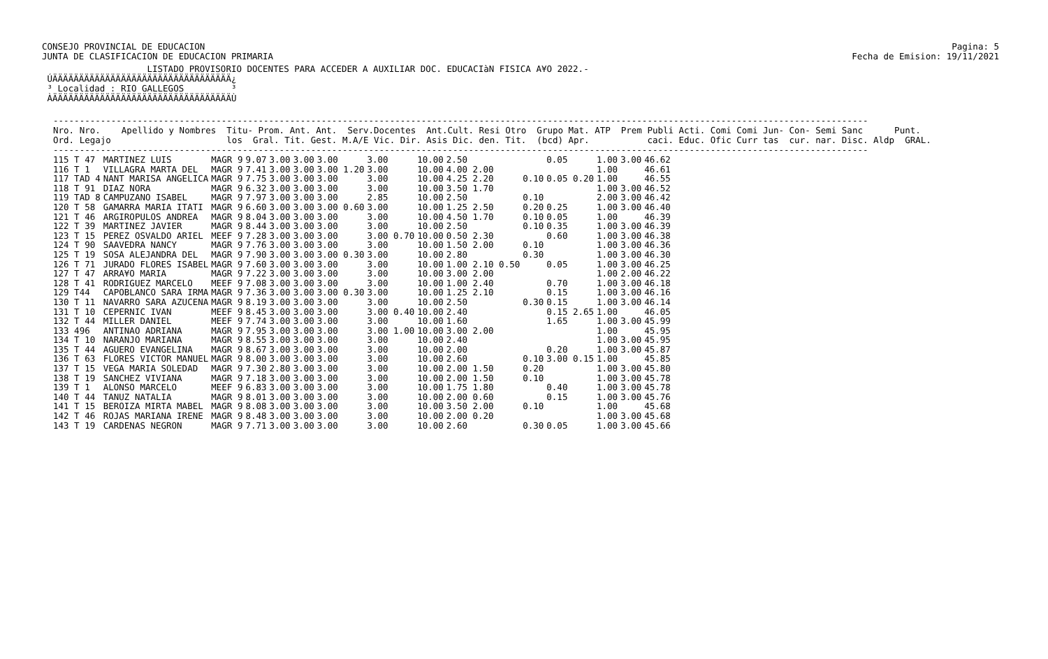CONSEJO PROVINCIAL DE EDUCACION
JUNTA DE CLASIFICACION DE EDUCACION PRIMARIA
Pagina: 5
Fecha de Emision: 19/11/2021
                    LISTADO PROVISORIO DOCENTES PARA ACCEDER A AUXILIAR DOC. EDUCACIàN FISICA A¥O 2022.-
 ÚÄÄÄÄÄÄÄÄÄÄÄÄÄÄÄÄÄÄÄÄÄÄÄÄÄÄÄÄÄÄÄÄÄÄ¿
 ³ Localidad : RIO GALLEGOS         ³
 ÀÄÄÄÄÄÄÄÄÄÄÄÄÄÄÄÄÄÄÄÄÄÄÄÄÄÄÄÄÄÄÄÄÄÄÙ
-----------------------------------------------------------------------------------------------------------------------------------------------------------
Nro. Nro.    Apellido y Nombres  Titu- Prom. Ant. Ant.  Serv.Docentes  Ant.Cult. Resi Otro  Grupo Mat. ATP  Prem Publi Acti. Comi Comi Jun- Con- Semi Sanc      Punt.
Ord. Legajo                      los  Gral. Tit. Gest. M.A/E Vic. Dir. Asis Dic. den. Tit.  (bcd) Apr.           caci. Educ. Ofic Curr tas  cur. nar. Disc. Aldp  GRAL.
-----------------------------------------------------------------------------------------------------------------------------------------------------------
| 115 T 47 | MARTINEZ LUIS | MAGR 9 | 9.07 | 3.00 | 3.00 | 3.00 | 3.00 | 10.00 | 2.50 | | 0.05 | 1.00 | 3.00 | 46.62 |
| 116 T 1 | VILLAGRA MARTA DEL | MAGR 9 | 7.41 | 3.00 | 3.00 | 3.00 1.20 | 3.00 | 10.00 | 4.00 2.00 | | | 1.00 | | 46.61 |
| 117 TAD 4 | NANT MARISA ANGELICA | MAGR 9 | 7.75 | 3.00 | 3.00 | 3.00 | 3.00 | 10.00 | 4.25 2.20 | 0.10 | 0.05 0.20 | 1.00 | | 46.55 |
| 118 T 91 | DIAZ NORA | MAGR 9 | 6.32 | 3.00 | 3.00 | 3.00 | 3.00 | 10.00 | 3.50 1.70 | | | 1.00 | 3.00 | 46.52 |
| 119 TAD 8 | CAMPUZANO ISABEL | MAGR 9 | 7.97 | 3.00 | 3.00 | 3.00 | 2.85 | 10.00 | 2.50 | 0.10 | | 2.00 | 3.00 | 46.42 |
| 120 T 58 | GAMARRA MARIA ITATI | MAGR 9 | 6.60 | 3.00 | 3.00 | 3.00 0.60 | 3.00 | 10.00 | 1.25 2.50 | 0.20 | 0.25 | 1.00 | 3.00 | 46.40 |
| 121 T 46 | ARGIROPULOS ANDREA | MAGR 9 | 8.04 | 3.00 | 3.00 | 3.00 | 3.00 | 10.00 | 4.50 1.70 | 0.10 | 0.05 | 1.00 | | 46.39 |
| 122 T 39 | MARTINEZ JAVIER | MAGR 9 | 8.44 | 3.00 | 3.00 | 3.00 | 3.00 | 10.00 | 2.50 | 0.10 | 0.35 | 1.00 | 3.00 | 46.39 |
| 123 T 15 | PEREZ OSVALDO ARIEL | MEEF 9 | 7.28 | 3.00 | 3.00 | 3.00 | 3.00 0.70 | 10.00 | 0.50 2.30 | | 0.60 | 1.00 | 3.00 | 46.38 |
| 124 T 90 | SAAVEDRA NANCY | MAGR 9 | 7.76 | 3.00 | 3.00 | 3.00 | 3.00 | 10.00 | 1.50 2.00 | 0.10 | | 1.00 | 3.00 | 46.36 |
| 125 T 19 | SOSA ALEJANDRA DEL | MAGR 9 | 7.90 | 3.00 | 3.00 | 3.00 0.30 | 3.00 | 10.00 | 2.80 | 0.30 | | 1.00 | 3.00 | 46.30 |
| 126 T 71 | JURADO FLORES ISABEL | MAGR 9 | 7.60 | 3.00 | 3.00 | 3.00 | 3.00 | 10.00 | 1.00 2.10 0.50 | | 0.05 | 1.00 | 3.00 | 46.25 |
| 127 T 47 | ARRA¥O MARIA | MAGR 9 | 7.22 | 3.00 | 3.00 | 3.00 | 3.00 | 10.00 | 3.00 2.00 | | | 1.00 | 2.00 | 46.22 |
| 128 T 41 | RODRIGUEZ MARCELO | MEEF 9 | 7.08 | 3.00 | 3.00 | 3.00 | 3.00 | 10.00 | 1.00 2.40 | | 0.70 | 1.00 | 3.00 | 46.18 |
| 129 T44 | CAPOBLANCO SARA IRMA | MAGR 9 | 7.36 | 3.00 | 3.00 | 3.00 0.30 | 3.00 | 10.00 | 1.25 2.10 | | 0.15 | 1.00 | 3.00 | 46.16 |
| 130 T 11 | NAVARRO SARA AZUCENA | MAGR 9 | 8.19 | 3.00 | 3.00 | 3.00 | 3.00 | 10.00 | 2.50 | 0.30 | 0.15 | 1.00 | 3.00 | 46.14 |
| 131 T 10 | CEPERNIC IVAN | MEEF 9 | 8.45 | 3.00 | 3.00 | 3.00 | 3.00 0.40 | 10.00 | 2.40 | | 0.15 2.65 | 1.00 | | 46.05 |
| 132 T 44 | MILLER DANIEL | MEEF 9 | 7.74 | 3.00 | 3.00 | 3.00 | 3.00 | 10.00 | 1.60 | | 1.65 | 1.00 | 3.00 | 45.99 |
| 133 496 | ANTINAO ADRIANA | MAGR 9 | 7.95 | 3.00 | 3.00 | 3.00 | 3.00 1.00 | 10.00 | 3.00 2.00 | | | 1.00 | | 45.95 |
| 134 T 10 | NARANJO MARIANA | MAGR 9 | 8.55 | 3.00 | 3.00 | 3.00 | 3.00 | 10.00 | 2.40 | | | 1.00 | 3.00 | 45.95 |
| 135 T 44 | AGUERO EVANGELINA | MAGR 9 | 8.67 | 3.00 | 3.00 | 3.00 | 3.00 | 10.00 | 2.00 | | 0.20 | 1.00 | 3.00 | 45.87 |
| 136 T 63 | FLORES VICTOR MANUEL | MAGR 9 | 8.00 | 3.00 | 3.00 | 3.00 | 3.00 | 10.00 | 2.60 | 0.10 | 3.00 0.15 | 1.00 | | 45.85 |
| 137 T 15 | VEGA MARIA SOLEDAD | MAGR 9 | 7.30 | 2.80 | 3.00 | 3.00 | 3.00 | 10.00 | 2.00 1.50 | 0.20 | | 1.00 | 3.00 | 45.80 |
| 138 T 19 | SANCHEZ VIVIANA | MAGR 9 | 7.18 | 3.00 | 3.00 | 3.00 | 3.00 | 10.00 | 2.00 1.50 | 0.10 | | 1.00 | 3.00 | 45.78 |
| 139 T 1 | ALONSO MARCELO | MEEF 9 | 6.83 | 3.00 | 3.00 | 3.00 | 3.00 | 10.00 | 1.75 1.80 | | 0.40 | 1.00 | 3.00 | 45.78 |
| 140 T 44 | TANUZ NATALIA | MAGR 9 | 8.01 | 3.00 | 3.00 | 3.00 | 3.00 | 10.00 | 2.00 0.60 | | 0.15 | 1.00 | 3.00 | 45.76 |
| 141 T 15 | BEROIZA MIRTA MABEL | MAGR 9 | 8.08 | 3.00 | 3.00 | 3.00 | 3.00 | 10.00 | 3.50 2.00 | 0.10 | | 1.00 | | 45.68 |
| 142 T 46 | ROJAS MARIANA IRENE | MAGR 9 | 8.48 | 3.00 | 3.00 | 3.00 | 3.00 | 10.00 | 2.00 0.20 | | | 1.00 | 3.00 | 45.68 |
| 143 T 19 | CARDENAS NEGRON | MAGR 9 | 7.71 | 3.00 | 3.00 | 3.00 | 3.00 | 10.00 | 2.60 | 0.30 | 0.05 | 1.00 | 3.00 | 45.66 |